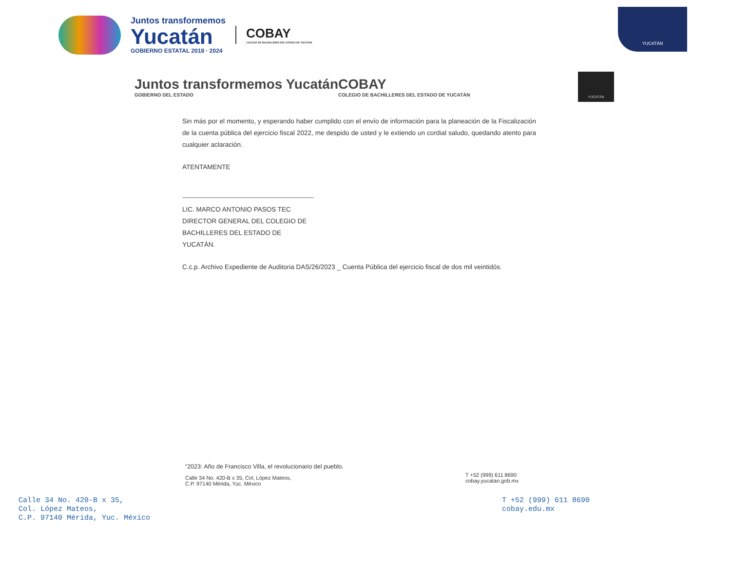Juntos transformemos
Yucatán
GOBIERNO ESTATAL 2018 · 2024
COBAY
COLEGIO DE BACHILLERES DEL ESTADO DE YUCATÁN
YUCATÁN
Juntos transformemos Yucatán
GOBIERNO DEL ESTADO
COBAY
COLEGIO DE BACHILLERES DEL ESTADO DE YUCATÁN
YUCATÁN
Sin más por el momento, y esperando haber cumplido con el envío de información para la planeación de la Fiscalización de la cuenta pública del ejercicio fiscal 2022, me despido de usted y le extiendo un cordial saludo, quedando atento para cualquier aclaración.
ATENTAMENTE
LIC. MARCO ANTONIO PASOS TEC
DIRECTOR GENERAL DEL COLEGIO DE
BACHILLERES DEL ESTADO DE YUCATÁN.
C.c.p. Archivo Expediente de Auditoria DAS/26/2023 _ Cuenta Pública del ejercicio fiscal de dos mil veintidós.
“2023: Año de Francisco Villa, el revolucionario del pueblo.
Calle 34 No. 420-B x 35, Col. López Mateos,
C.P. 97140 Mérida, Yuc. México
T +52 (999) 611 8690
cobay.yucatan.gob.mx
Calle 34 No. 420-B x 35,
Col. López Mateos,
C.P. 97140 Mérida, Yuc. México
T +52 (999) 611 8690
cobay.edu.mx